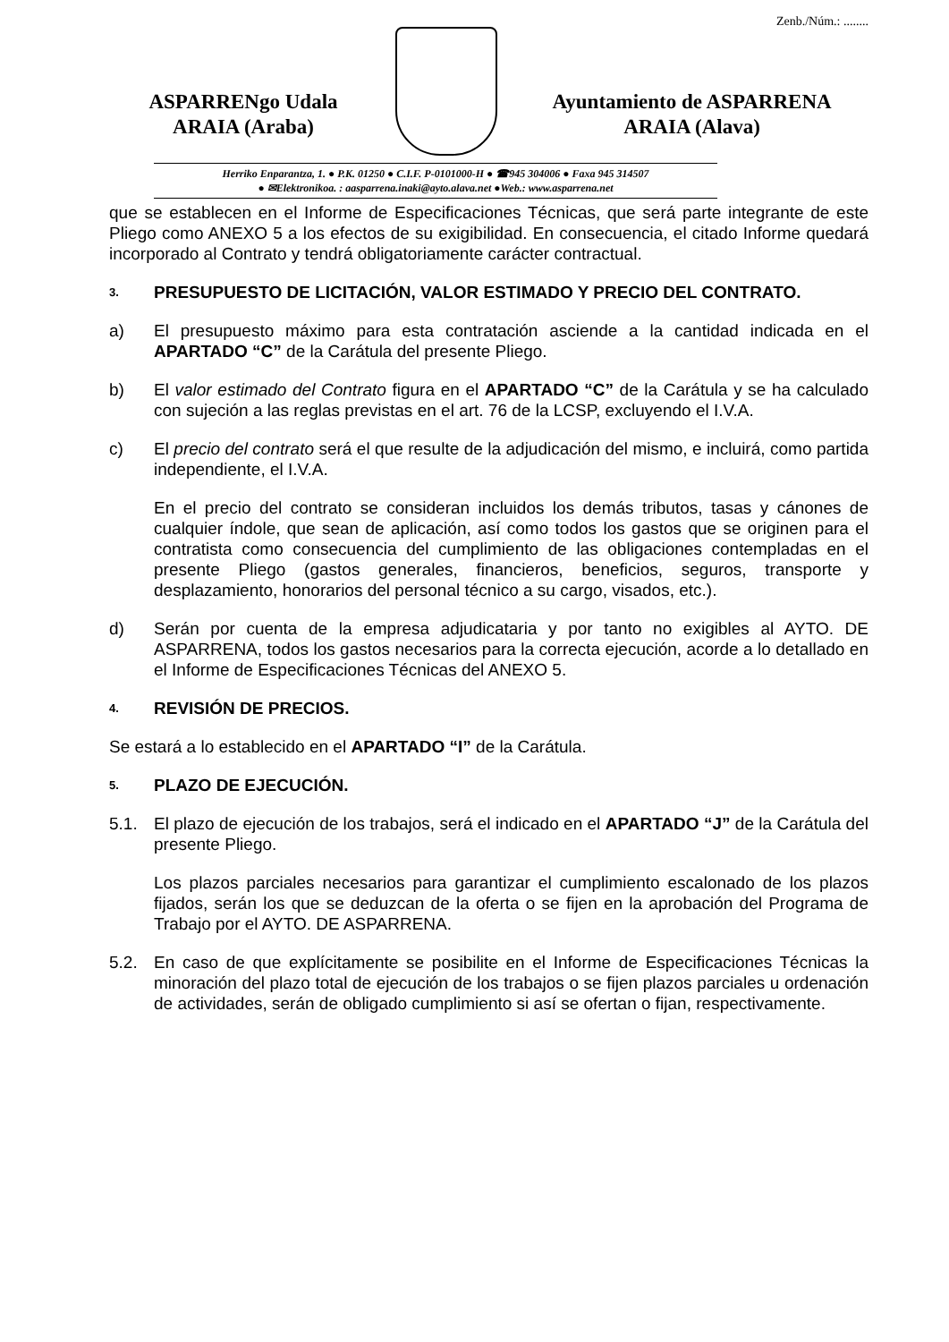ASPARRENgo Udala
ARAIA (Araba)
Zenb./Núm.: ........
Ayuntamiento de ASPARRENA
ARAIA (Alava)
Herriko Enparantza, 1. ● P.K. 01250 ● C.I.F. P-0101000-H ● ☎945 304006 ● Faxa 945 314507
● ✉Elektronikoa. : aasparrena.inaki@ayto.alava.net ●Web.: www.asparrena.net
que se establecen en el Informe de Especificaciones Técnicas, que será parte integrante de este Pliego como ANEXO 5 a los efectos de su exigibilidad. En consecuencia, el citado Informe quedará incorporado al Contrato y tendrá obligatoriamente carácter contractual.
3. PRESUPUESTO DE LICITACIÓN, VALOR ESTIMADO Y PRECIO DEL CONTRATO.
a) El presupuesto máximo para esta contratación asciende a la cantidad indicada en el APARTADO “C” de la Carátula del presente Pliego.
b) El valor estimado del Contrato figura en el APARTADO “C” de la Carátula y se ha calculado con sujeción a las reglas previstas en el art. 76 de la LCSP, excluyendo el I.V.A.
c) El precio del contrato será el que resulte de la adjudicación del mismo, e incluirá, como partida independiente, el I.V.A.
En el precio del contrato se consideran incluidos los demás tributos, tasas y cánones de cualquier índole, que sean de aplicación, así como todos los gastos que se originen para el contratista como consecuencia del cumplimiento de las obligaciones contempladas en el presente Pliego (gastos generales, financieros, beneficios, seguros, transporte y desplazamiento, honorarios del personal técnico a su cargo, visados, etc.).
d) Serán por cuenta de la empresa adjudicataria y por tanto no exigibles al AYTO. DE ASPARRENA, todos los gastos necesarios para la correcta ejecución, acorde a lo detallado en el Informe de Especificaciones Técnicas del ANEXO 5.
4. REVISIÓN DE PRECIOS.
Se estará a lo establecido en el APARTADO “I” de la Carátula.
5. PLAZO DE EJECUCIÓN.
5.1. El plazo de ejecución de los trabajos, será el indicado en el APARTADO “J” de la Carátula del presente Pliego.
Los plazos parciales necesarios para garantizar el cumplimiento escalonado de los plazos fijados, serán los que se deduzcan de la oferta o se fijen en la aprobación del Programa de Trabajo por el AYTO. DE ASPARRENA.
5.2. En caso de que explícitamente se posibilite en el Informe de Especificaciones Técnicas la minoración del plazo total de ejecución de los trabajos o se fijen plazos parciales u ordenación de actividades, serán de obligado cumplimiento si así se ofertan o fijan, respectivamente.